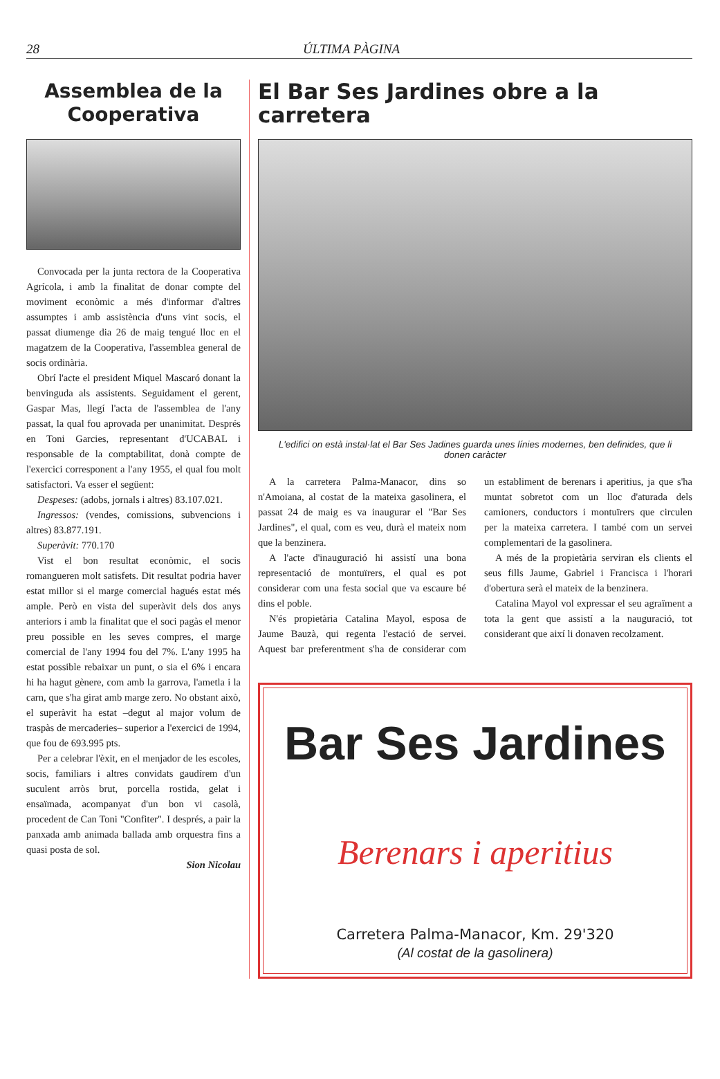28 ÚLTIMA PÀGINA
Assemblea de la Cooperativa
Convocada per la junta rectora de la Cooperativa Agrícola, i amb la finalitat de donar compte del moviment econòmic a més d'informar d'altres assumptes i amb assistència d'uns vint socis, el passat diumenge dia 26 de maig tengué lloc en el magatzem de la Cooperativa, l'assemblea general de socis ordinària.
Obrí l'acte el president Miquel Mascaró donant la benvinguda als assistents. Seguidament el gerent, Gaspar Mas, llegí l'acta de l'assemblea de l'any passat, la qual fou aprovada per unanimitat. Després en Toni Garcies, representant d'UCABAL i responsable de la comptabilitat, donà compte de l'exercici corresponent a l'any 1955, el qual fou molt satisfactori. Va esser el següent:
Despeses: (adobs, jornals i altres) 83.107.021.
Ingressos: (vendes, comissions, subvencions i altres) 83.877.191.
Superàvit: 770.170
Vist el bon resultat econòmic, el socis romangueren molt satisfets. Dit resultat podria haver estat millor si el marge comercial hagués estat més ample. Però en vista del superàvit dels dos anys anteriors i amb la finalitat que el soci pagàs el menor preu possible en les seves compres, el marge comercial de l'any 1994 fou del 7%. L'any 1995 ha estat possible rebaixar un punt, o sia el 6% i encara hi ha hagut gènere, com amb la garrova, l'ametla i la carn, que s'ha girat amb marge zero. No obstant això, el superàvit ha estat –degut al major volum de traspàs de mercaderies– superior a l'exercici de 1994, que fou de 693.995 pts.
Per a celebrar l'èxit, en el menjador de les escoles, socis, familiars i altres convidats gaudírem d'un suculent arròs brut, porcella rostida, gelat i ensaïmada, acompanyat d'un bon vi casolà, procedent de Can Toni "Confiter". I després, a pair la panxada amb animada ballada amb orquestra fins a quasi posta de sol.
Sion Nicolau
El Bar Ses Jardines obre a la carretera
L'edifici on està instal·lat el Bar Ses Jadines guarda unes línies modernes, ben definides, que li donen caràcter
A la carretera Palma-Manacor, dins so n'Amoiana, al costat de la mateixa gasolinera, el passat 24 de maig es va inaugurar el "Bar Ses Jardines", el qual, com es veu, durà el mateix nom que la benzinera.
A l'acte d'inauguració hi assistí una bona representació de montuïrers, el qual es pot considerar com una festa social que va escaure bé dins el poble.
N'és propietària Catalina Mayol, esposa de Jaume Bauzà, qui regenta l'estació de servei. Aquest bar preferentment s'ha de considerar com un establiment de berenars i aperitius, ja que s'ha muntat sobretot com un lloc d'aturada dels camioners, conductors i montuïrers que circulen per la mateixa carretera. I també com un servei complementari de la gasolinera.
A més de la propietària serviran els clients el seus fills Jaume, Gabriel i Francisca i l'horari d'obertura serà el mateix de la benzinera.
Catalina Mayol vol expressar el seu agraïment a tota la gent que assistí a la nauguració, tot considerant que així li donaven recolzament.
Bar Ses Jardines
Berenars i aperitius
Carretera Palma-Manacor, Km. 29'320
(Al costat de la gasolinera)